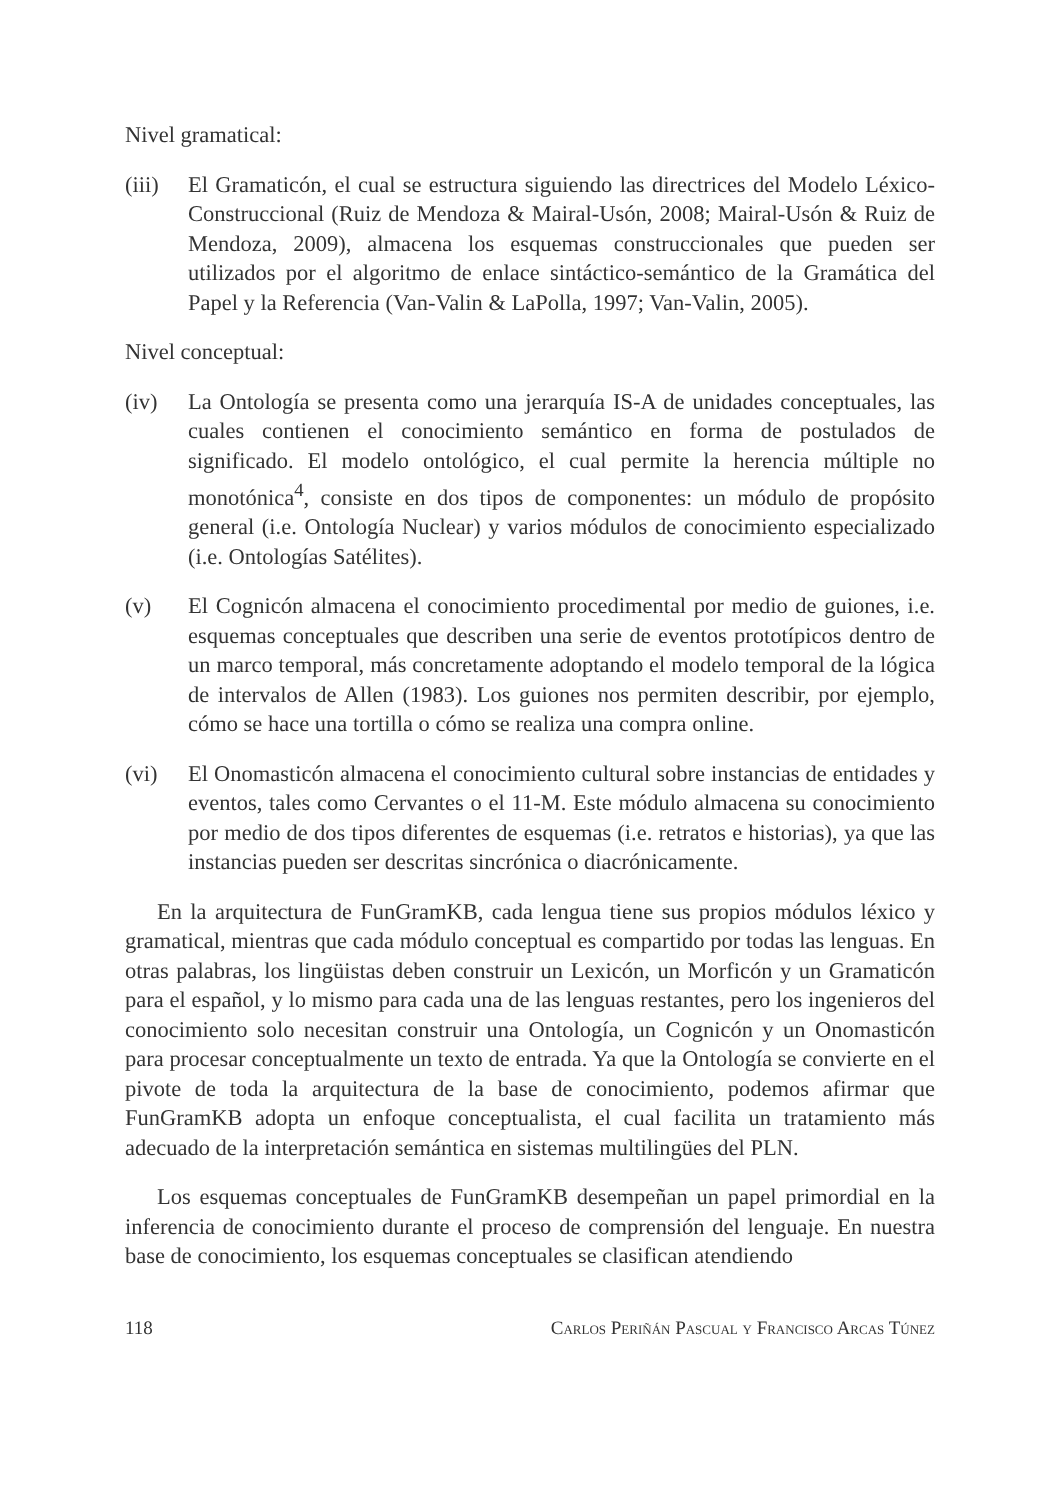Nivel gramatical:
(iii)
El Gramaticón, el cual se estructura siguiendo las directrices del Modelo Léxico-Construccional (Ruiz de Mendoza & Mairal-Usón, 2008; Mairal-Usón & Ruiz de Mendoza, 2009), almacena los esquemas construccionales que pueden ser utilizados por el algoritmo de enlace sintáctico-semántico de la Gramática del Papel y la Referencia (Van-Valin & LaPolla, 1997; Van-Valin, 2005).
Nivel conceptual:
(iv) La Ontología se presenta como una jerarquía IS-A de unidades conceptuales, las cuales contienen el conocimiento semántico en forma de postulados de significado. El modelo ontológico, el cual permite la herencia múltiple no monotónica<sup>4</sup>, consiste en dos tipos de componentes: un módulo de propósito general (i.e. Ontología Nuclear) y varios módulos de conocimiento especializado (i.e. Ontologías Satélites).
(v) El Cognicón almacena el conocimiento procedimental por medio de guiones, i.e. esquemas conceptuales que describen una serie de eventos prototípicos dentro de un marco temporal, más concretamente adoptando el modelo temporal de la lógica de intervalos de Allen (1983). Los guiones nos permiten describir, por ejemplo, cómo se hace una tortilla o cómo se realiza una compra online.
(vi) El Onomasticón almacena el conocimiento cultural sobre instancias de entidades y eventos, tales como Cervantes o el 11-M. Este módulo almacena su conocimiento por medio de dos tipos diferentes de esquemas (i.e. retratos e historias), ya que las instancias pueden ser descritas sincrónica o diacrónicamente.
En la arquitectura de FunGramKB, cada lengua tiene sus propios módulos léxico y gramatical, mientras que cada módulo conceptual es compartido por todas las lenguas. En otras palabras, los lingüistas deben construir un Lexicón, un Morficón y un Gramaticón para el español, y lo mismo para cada una de las lenguas restantes, pero los ingenieros del conocimiento solo necesitan construir una Ontología, un Cognicón y un Onomasticón para procesar conceptualmente un texto de entrada. Ya que la Ontología se convierte en el pivote de toda la arquitectura de la base de conocimiento, podemos afirmar que FunGramKB adopta un enfoque conceptualista, el cual facilita un tratamiento más adecuado de la interpretación semántica en sistemas multilingües del PLN.
Los esquemas conceptuales de FunGramKB desempeñan un papel primordial en la inferencia de conocimiento durante el proceso de comprensión del lenguaje. En nuestra base de conocimiento, los esquemas conceptuales se clasifican atendiendo
118 Carlos Periñán Pascual y Francisco Arcas Túnez